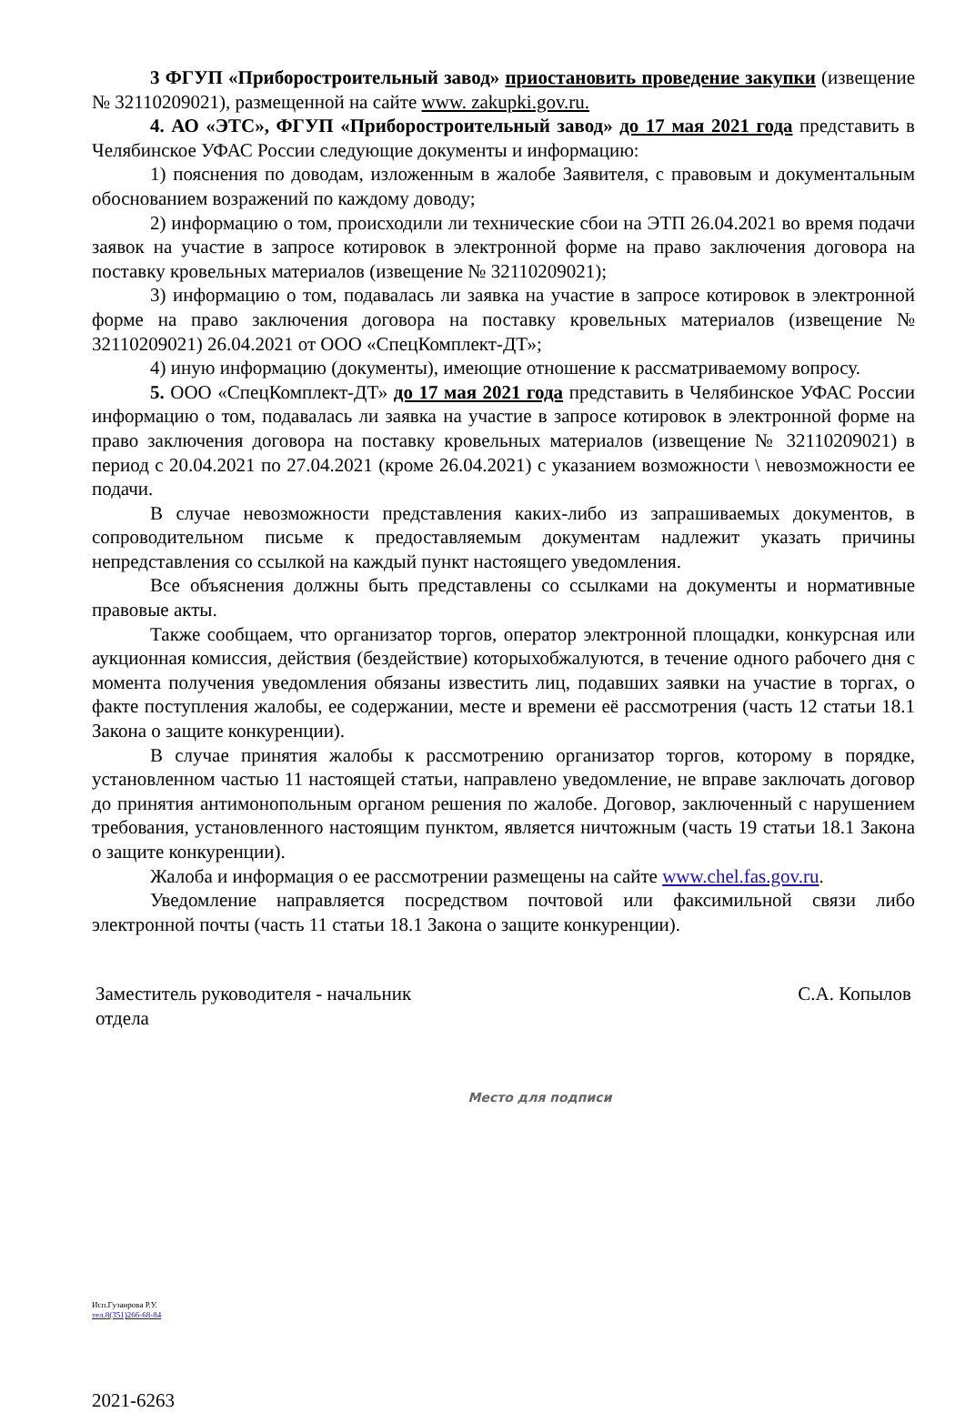3 ФГУП «Приборостроительный завод» приостановить проведение закупки (извещение № 32110209021), размещенной на сайте www. zakupki.gov.ru.
4. АО «ЭТС», ФГУП «Приборостроительный завод» до 17 мая 2021 года представить в Челябинское УФАС России следующие документы и информацию:
1) пояснения по доводам, изложенным в жалобе Заявителя, с правовым и документальным обоснованием возражений по каждому доводу;
2) информацию о том, происходили ли технические сбои на ЭТП 26.04.2021 во время подачи заявок на участие в запросе котировок в электронной форме на право заключения договора на поставку кровельных материалов (извещение № 32110209021);
3) информацию о том, подавалась ли заявка на участие в запросе котировок в электронной форме на право заключения договора на поставку кровельных материалов (извещение № 32110209021) 26.04.2021 от ООО «СпецКомплект-ДТ»;
4) иную информацию (документы), имеющие отношение к рассматриваемому вопросу.
5. ООО «СпецКомплект-ДТ» до 17 мая 2021 года представить в Челябинское УФАС России информацию о том, подавалась ли заявка на участие в запросе котировок в электронной форме на право заключения договора на поставку кровельных материалов (извещение № 32110209021) в период с 20.04.2021 по 27.04.2021 (кроме 26.04.2021) с указанием возможности \ невозможности ее подачи.
В случае невозможности представления каких-либо из запрашиваемых документов, в сопроводительном письме к предоставляемым документам надлежит указать причины непредставления со ссылкой на каждый пункт настоящего уведомления.
Все объяснения должны быть представлены со ссылками на документы и нормативные правовые акты.
Также сообщаем, что организатор торгов, оператор электронной площадки, конкурсная или аукционная комиссия, действия (бездействие) которыхобжалуются, в течение одного рабочего дня с момента получения уведомления обязаны известить лиц, подавших заявки на участие в торгах, о факте поступления жалобы, ее содержании, месте и времени её рассмотрения (часть 12 статьи 18.1 Закона о защите конкуренции).
В случае принятия жалобы к рассмотрению организатор торгов, которому в порядке, установленном частью 11 настоящей статьи, направлено уведомление, не вправе заключать договор до принятия антимонопольным органом решения по жалобе. Договор, заключенный с нарушением требования, установленного настоящим пунктом, является ничтожным (часть 19 статьи 18.1 Закона о защите конкуренции).
Жалоба и информация о ее рассмотрении размещены на сайте www.chel.fas.gov.ru.
Уведомление направляется посредством почтовой или факсимильной связи либо электронной почты (часть 11 статьи 18.1 Закона о защите конкуренции).
Заместитель руководителя - начальник
отдела
С.А. Копылов
Место для подписи
Исп.Гузаирова Р.У.
тел.8(351)266-68-84
2021-6263